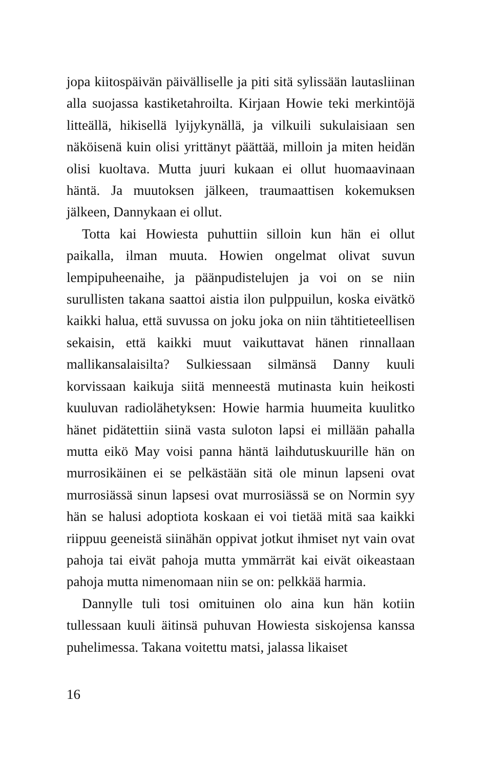jopa kiitospäivän päivälliselle ja piti sitä sylissään lautasliinan alla suojassa kastiketahroilta. Kirjaan Howie teki merkintöjä litteällä, hikisellä lyijykynällä, ja vilkuili sukulaisiaan sen näköisenä kuin olisi yrittänyt päättää, milloin ja miten heidän olisi kuoltava. Mutta juuri kukaan ei ollut huomaavinaan häntä. Ja muutoksen jälkeen, traumaattisen kokemuksen jälkeen, Dannykaan ei ollut.
Totta kai Howiesta puhuttiin silloin kun hän ei ollut paikalla, ilman muuta. Howien ongelmat olivat suvun lempipuheenaihe, ja päänpudistelujen ja voi on se niin surullisten takana saattoi aistia ilon pulppuilun, koska eivätkö kaikki halua, että suvussa on joku joka on niin tähtitieteellisen sekaisin, että kaikki muut vaikuttavat hänen rinnallaan mallikansalaisilta? Sulkiessaan silmänsä Danny kuuli korvissaan kaikuja siitä menneestä mutinasta kuin heikosti kuuluvan radiolähetyksen: Howie harmia huumeita kuulitko hänet pidätettiin siinä vasta suloton lapsi ei millään pahalla mutta eikö May voisi panna häntä laihdutuskuurille hän on murrosikäinen ei se pelkästään sitä ole minun lapseni ovat murrosiässä sinun lapsesi ovat murrosiässä se on Normin syy hän se halusi adoptiota koskaan ei voi tietää mitä saa kaikki riippuu geeneistä siinähän oppivat jotkut ihmiset nyt vain ovat pahoja tai eivät pahoja mutta ymmärrät kai eivät oikeastaan pahoja mutta nimenomaan niin se on: pelkkää harmia.
Dannylle tuli tosi omituinen olo aina kun hän kotiin tullessaan kuuli äitinsä puhuvan Howiesta siskojensa kanssa puhelimessa. Takana voitettu matsi, jalassa likaiset
16